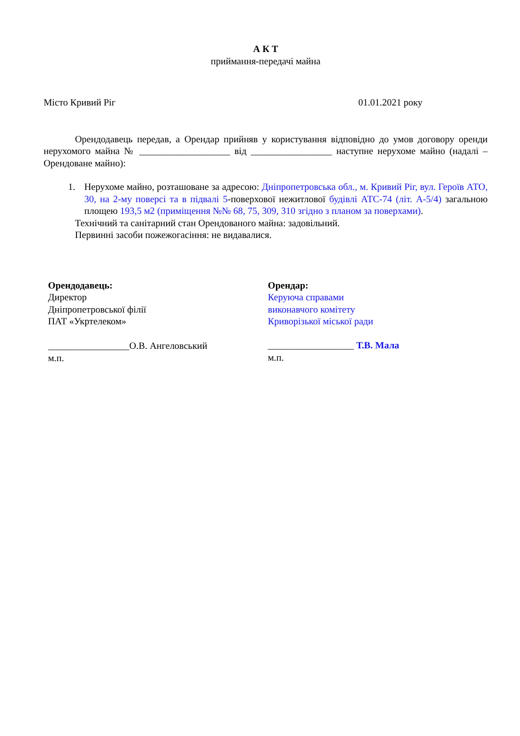А К Т
приймання-передачі майна
Місто Кривий Ріг 01.01.2021 року
Орендодавець передав, а Орендар прийняв у користування відповідно до умов договору оренди нерухомого майна № ___________________ від _________________ наступне нерухоме майно (надалі – Орендоване майно):
1. Нерухоме майно, розташоване за адресою: Дніпропетровська обл., м. Кривий Ріг, вул. Героїв АТО, 30, на 2-му поверсі та в підвалі 5-поверхової нежитлової будівлі АТС-74 (літ. А-5/4) загальною площею 193,5 м2 (приміщення №№ 68, 75, 309, 310 згідно з планом за поверхами).
Технічний та санітарний стан Орендованого майна: задовільний.
Первинні засоби пожежогасіння: не видавалися.
Орендодавець:
Директор
Дніпропетровської філії
ПАТ «Укртелеком»
_________________О.В. Ангеловський
м.п.
Орендар:
Керуюча справами
виконавчого комітету
Криворізької міської ради
__________________ Т.В. Мала
м.п.